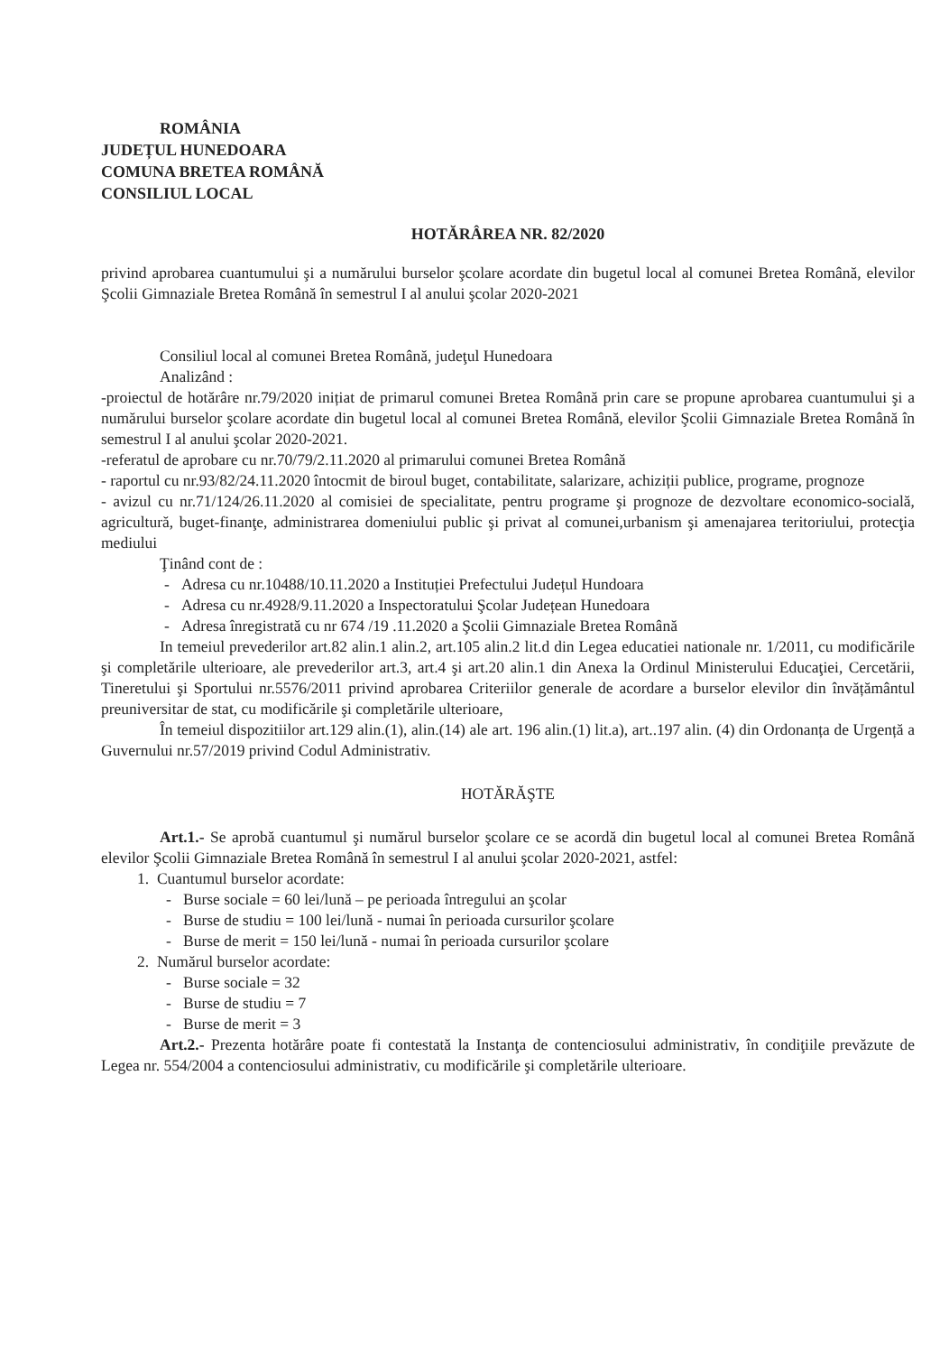ROMÂNIA
JUDEȚUL HUNEDOARA
COMUNA BRETEA ROMÂNĂ
CONSILIUL LOCAL
HOTĂRÂREA NR. 82/2020
privind aprobarea cuantumului şi a numărului burselor şcolare acordate din bugetul local al comunei Bretea Română, elevilor Şcolii Gimnaziale Bretea Română în semestrul I al anului şcolar 2020-2021
Consiliul local al comunei Bretea Română, judeţul Hunedoara
Analizând :
-proiectul de hotărâre nr.79/2020 inițiat de primarul comunei Bretea Română prin care se propune aprobarea cuantumului şi a numărului burselor şcolare acordate din bugetul local al comunei Bretea Română, elevilor Şcolii Gimnaziale Bretea Română în semestrul I al anului şcolar 2020-2021.
-referatul de aprobare cu nr.70/79/2.11.2020 al primarului comunei Bretea Română
- raportul cu nr.93/82/24.11.2020 întocmit de biroul buget, contabilitate, salarizare, achiziții publice, programe, prognoze
- avizul cu nr.71/124/26.11.2020 al comisiei de specialitate, pentru programe şi prognoze de dezvoltare economico-socială, agricultură, buget-finanţe, administrarea domeniului public şi privat al comunei,urbanism şi amenajarea teritoriului, protecţia mediului
Ţinând cont de :
- Adresa cu nr.10488/10.11.2020 a Instituției Prefectului Județul Hundoara
- Adresa cu nr.4928/9.11.2020 a Inspectoratului Şcolar Județean Hunedoara
- Adresa înregistrată cu nr 674 /19 .11.2020 a Şcolii Gimnaziale Bretea Română
In temeiul prevederilor art.82 alin.1 alin.2, art.105 alin.2 lit.d din Legea educatiei nationale nr. 1/2011, cu modificările şi completările ulterioare, ale prevederilor art.3, art.4 şi art.20 alin.1 din Anexa la Ordinul Ministerului Educaţiei, Cercetării, Tineretului şi Sportului nr.5576/2011 privind aprobarea Criteriilor generale de acordare a burselor elevilor din învățământul preuniversitar de stat, cu modificările şi completările ulterioare,
În temeiul dispozitiilor art.129 alin.(1), alin.(14) ale art. 196 alin.(1) lit.a), art..197 alin. (4) din Ordonanța de Urgență a Guvernului nr.57/2019 privind Codul Administrativ.
HOTĂRĂŞTE
Art.1.- Se aprobă cuantumul şi numărul burselor şcolare ce se acordă din bugetul local al comunei Bretea Română elevilor Şcolii Gimnaziale Bretea Română în semestrul I al anului şcolar 2020-2021, astfel:
1. Cuantumul burselor acordate:
- Burse sociale = 60 lei/lună – pe perioada întregului an şcolar
- Burse de studiu = 100 lei/lună - numai în perioada cursurilor şcolare
- Burse de merit = 150 lei/lună - numai în perioada cursurilor şcolare
2. Numărul burselor acordate:
- Burse sociale = 32
- Burse de studiu = 7
- Burse de merit = 3
Art.2.- Prezenta hotărâre poate fi contestată la Instanţa de contenciosului administrativ, în condiţiile prevăzute de Legea nr. 554/2004 a contenciosului administrativ, cu modificările şi completările ulterioare.